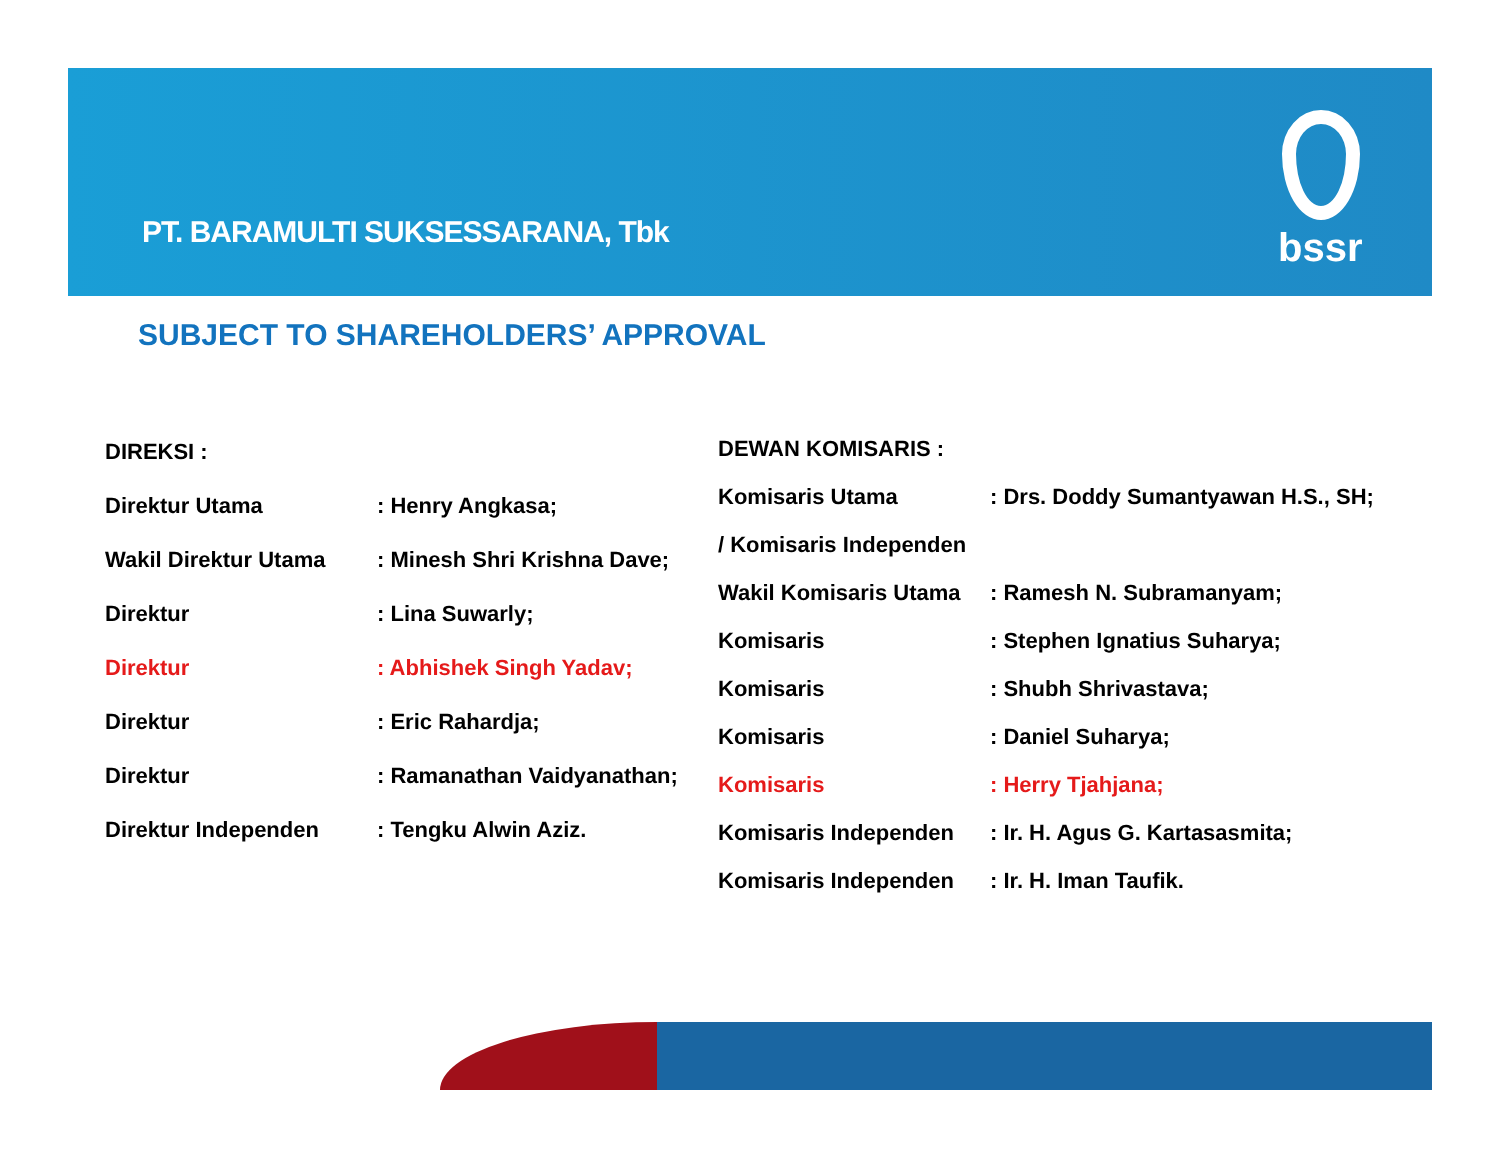PT. BARAMULTI SUKSESSARANA, Tbk
bssr
SUBJECT TO SHAREHOLDERS’ APPROVAL
| DIREKSI : | |
| Direktur Utama | : Henry Angkasa; |
| Wakil Direktur Utama | : Minesh Shri Krishna Dave; |
| Direktur | : Lina Suwarly; |
| Direktur | : Abhishek Singh Yadav; |
| Direktur | : Eric Rahardja; |
| Direktur | : Ramanathan Vaidyanathan; |
| Direktur Independen | : Tengku Alwin Aziz. |
| DEWAN KOMISARIS : | |
| Komisaris Utama | : Drs. Doddy Sumantyawan H.S., SH; |
| / Komisaris Independen | |
| Wakil Komisaris Utama | : Ramesh N. Subramanyam; |
| Komisaris | : Stephen Ignatius Suharya; |
| Komisaris | : Shubh Shrivastava; |
| Komisaris | : Daniel Suharya; |
| Komisaris | : Herry Tjahjana; |
| Komisaris Independen | : Ir. H. Agus G. Kartasasmita; |
| Komisaris Independen | : Ir. H. Iman Taufik. |